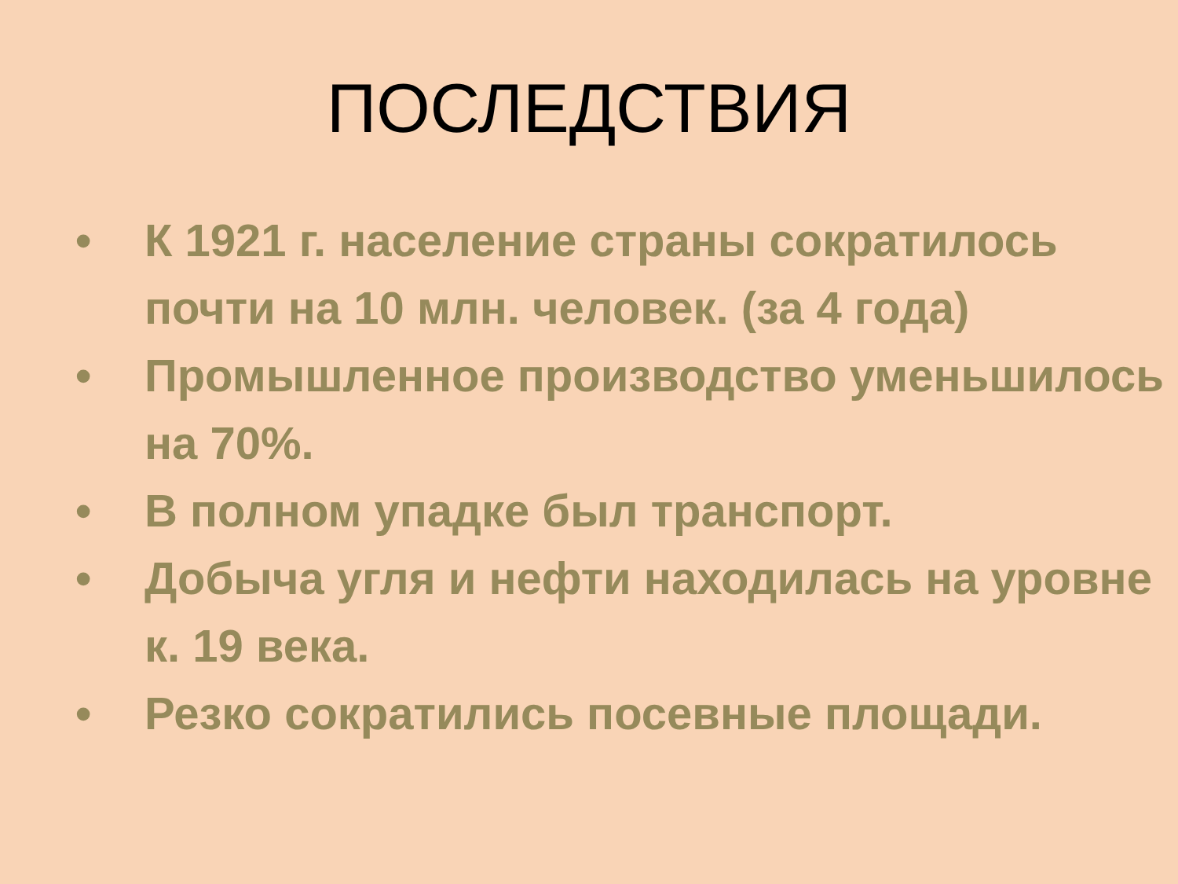ПОСЛЕДСТВИЯ
• К 1921 г. население страны сократилось почти на 10 млн. человек. (за 4 года)
• Промышленное производство уменьшилось на 70%.
• В полном упадке был транспорт.
• Добыча угля и нефти находилась на уровне к. 19 века.
• Резко сократились посевные площади.